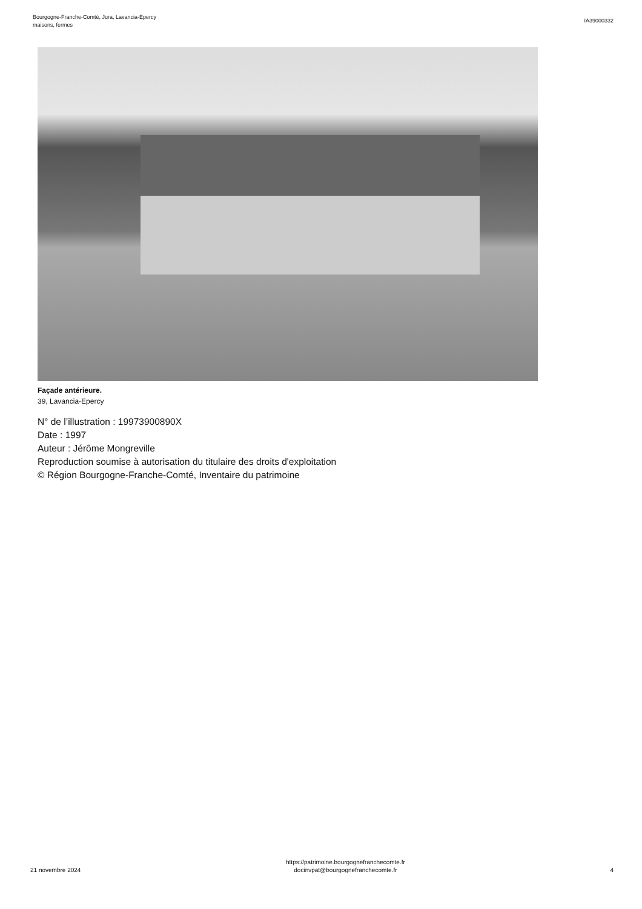Bourgogne-Franche-Comté, Jura, Lavancia-Epercy
maisons, fermes
IA39000332
Façade antérieure.
39, Lavancia-Epercy
N° de l’illustration : 19973900890X
Date : 1997
Auteur : Jérôme Mongreville
Reproduction soumise à autorisation du titulaire des droits d'exploitation
© Région Bourgogne-Franche-Comté, Inventaire du patrimoine
21 novembre 2024
https://patrimoine.bourgognefranchecomte.fr
docinvpat@bourgognefranchecomte.fr
4